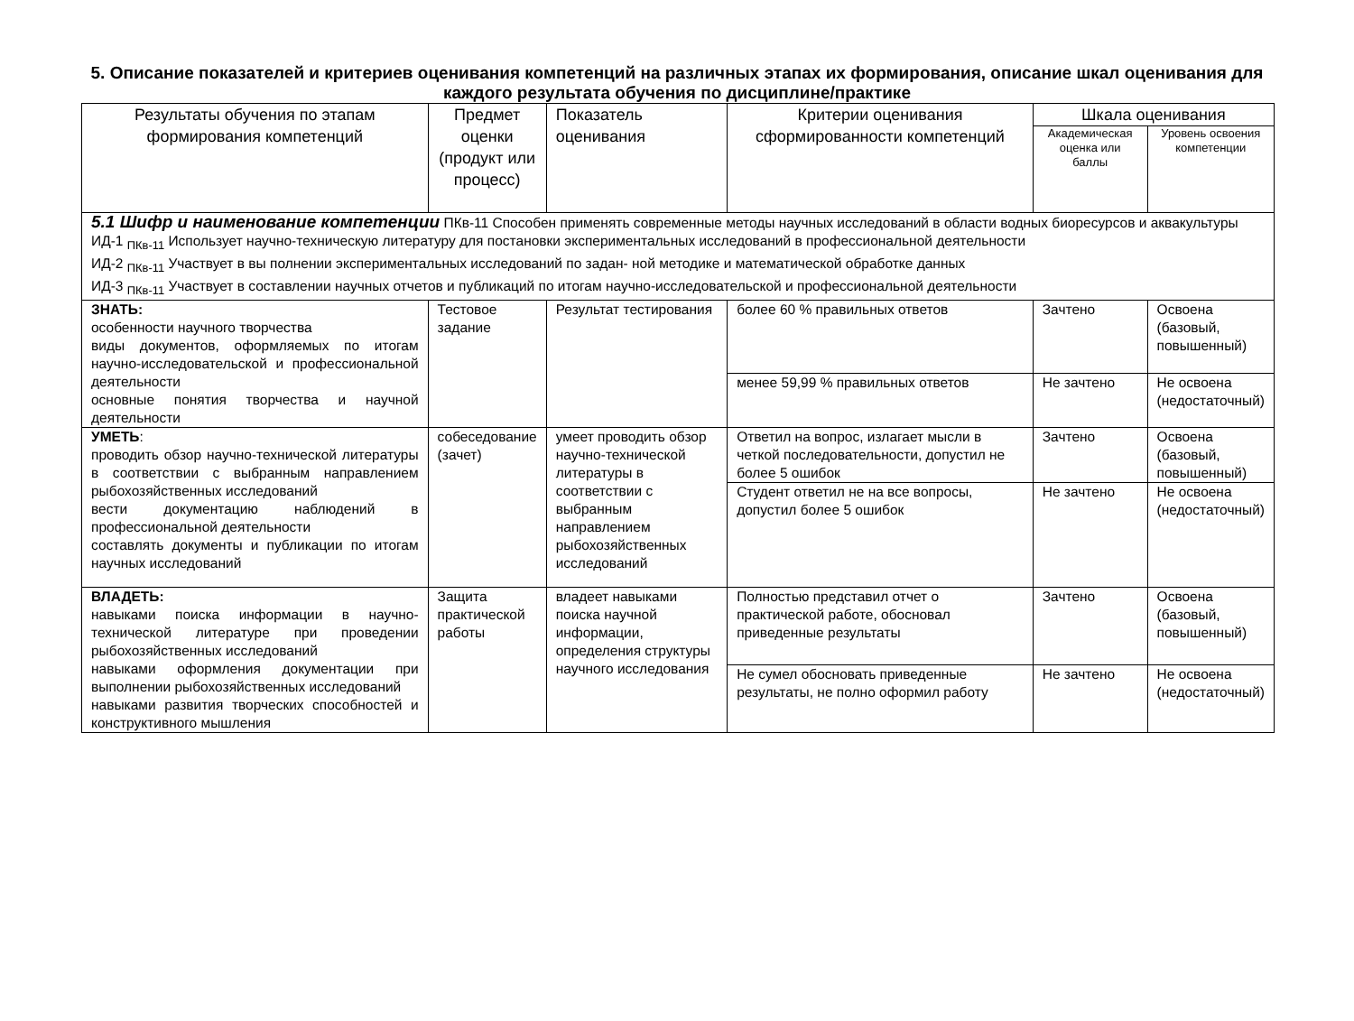5. Описание показателей и критериев оценивания компетенций на различных этапах их формирования, описание шкал оценивания для каждого результата обучения по дисциплине/практике
| Результаты обучения по этапам формирования компетенций | Предмет оценки (продукт или процесс) | Показатель оценивания | Критерии оценивания сформированности компетенций | Шкала оценивания | |
| --- | --- | --- | --- | --- | --- |
| | | | | Академическая оценка или баллы | Уровень освоения компетенции |
| 5.1 Шифр и наименование компетенции ПКв-11 Способен применять современные методы научных исследований в области водных биоресурсов и аквакультуры ИД-1 <sub>ПКв-11</sub> Использует научно-техническую литературу для постановки экспериментальных исследований в профессиональной деятельности ИД-2 <sub>ПКв-11</sub> Участвует в вы полнении экспериментальных исследований по задан- ной методике и математической обработке данных ИД-3 <sub>ПКв-11</sub> Участвует в составлении научных отчетов и публикаций по итогам научно-исследовательской и профессиональной деятельности | | | | | |
| ЗНАТЬ: особенности научного творчества виды документов, оформляемых по итогам научно-исследовательской и профессиональной деятельности основные понятия творчества и научной деятельности | Тестовое задание | Результат тестирования | более 60 % правильных ответов | Зачтено | Освоена (базовый, повышенный) |
| | | | менее 59,99 % правильных ответов | Не зачтено | Не освоена (недостаточный) |
| УМЕТЬ : проводить обзор научно-технической литературы в соответствии с выбранным направлением рыбохозяйственных исследований вести документацию наблюдений в профессиональной деятельности составлять документы и публикации по итогам научных исследований | собеседование (зачет) | умеет проводить обзор научно-технической литературы в соответствии с выбранным направлением рыбохозяйственных исследований | Ответил на вопрос, излагает мысли в четкой последовательности, допустил не более 5 ошибок | Зачтено | Освоена (базовый, повышенный) |
| | | | Студент ответил не на все вопросы, допустил более 5 ошибок | Не зачтено | Не освоена (недостаточный) |
| ВЛАДЕТЬ: навыками поиска информации в научно-технической литературе при проведении рыбохозяйственных исследований навыками оформления документации при выполнении рыбохозяйственных исследований навыками развития творческих способностей и конструктивного мышления | Защита практической работы | владеет навыками поиска научной информации, определения структуры научного исследования | Полностью представил отчет о практической работе, обосновал приведенные результаты | Зачтено | Освоена (базовый, повышенный) |
| | | | Не сумел обосновать приведенные результаты, не полно оформил работу | Не зачтено | Не освоена (недостаточный) |